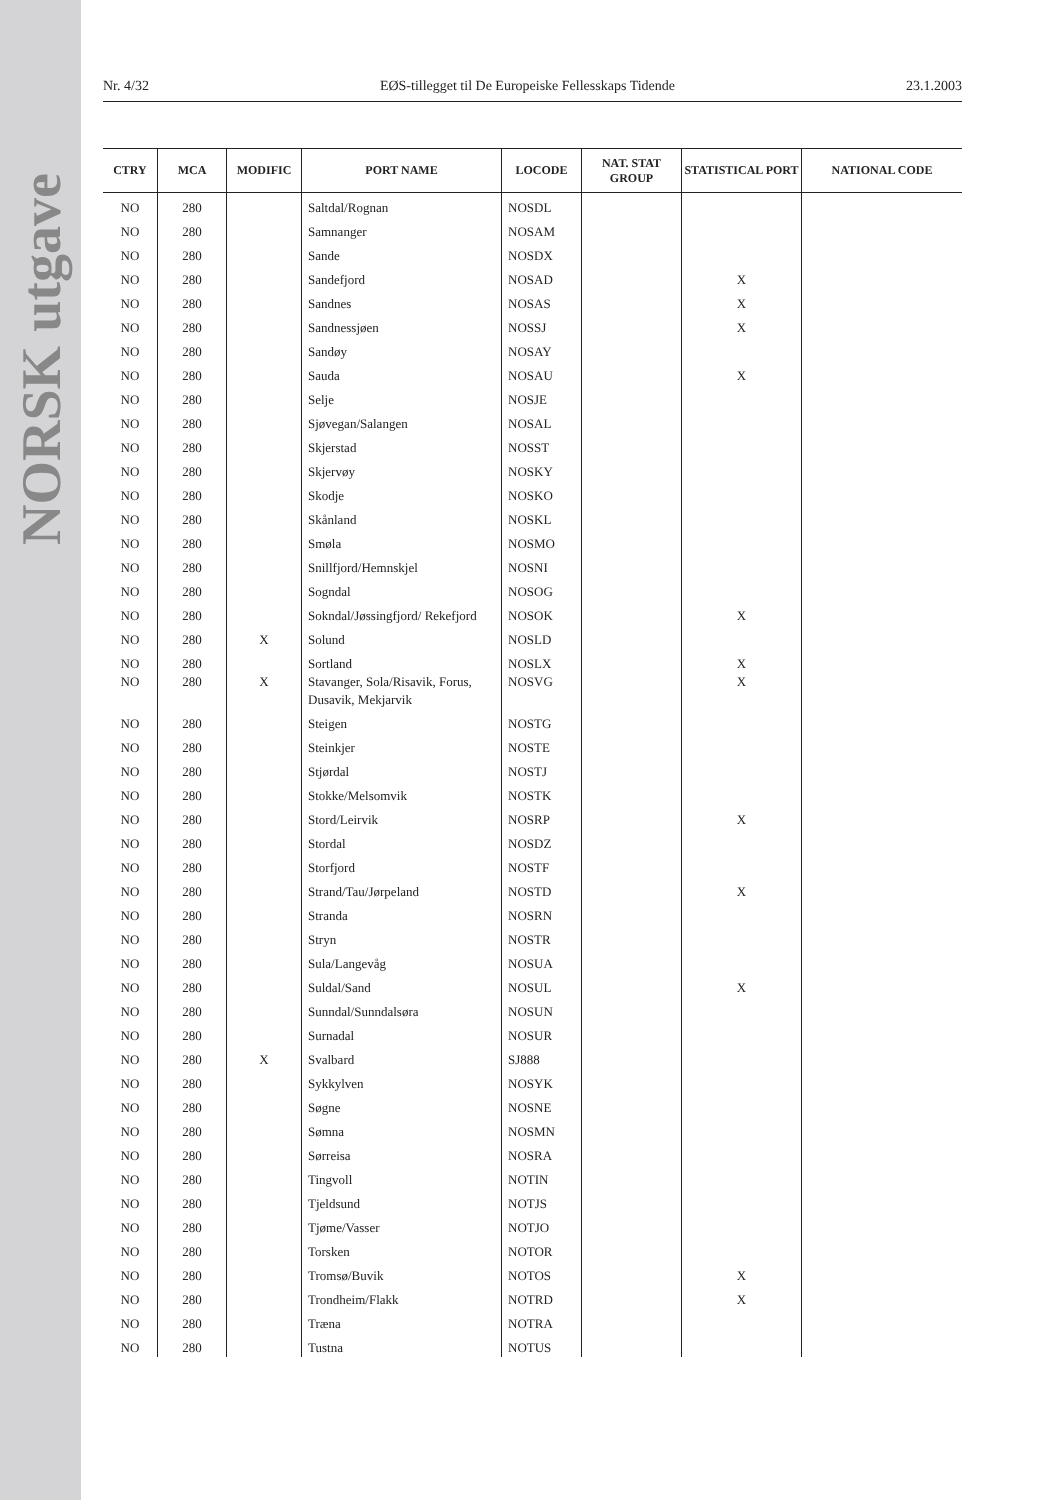NORSK utgave
Nr. 4/32 EØS-tillegget til De Europeiske Fellesskaps Tidende 23.1.2003
| CTRY | MCA | MODIFIC | PORT NAME | LOCODE | NAT. STAT GROUP | STATISTICAL PORT | NATIONAL CODE |
| --- | --- | --- | --- | --- | --- | --- | --- |
| NO | 280 | | Saltdal/Rognan | NOSDL | | | |
| NO | 280 | | Samnanger | NOSAM | | | |
| NO | 280 | | Sande | NOSDX | | | |
| NO | 280 | | Sandefjord | NOSAD | | X | |
| NO | 280 | | Sandnes | NOSAS | | X | |
| NO | 280 | | Sandnessjøen | NOSSJ | | X | |
| NO | 280 | | Sandøy | NOSAY | | | |
| NO | 280 | | Sauda | NOSAU | | X | |
| NO | 280 | | Selje | NOSJE | | | |
| NO | 280 | | Sjøvegan/Salangen | NOSAL | | | |
| NO | 280 | | Skjerstad | NOSST | | | |
| NO | 280 | | Skjervøy | NOSKY | | | |
| NO | 280 | | Skodje | NOSKO | | | |
| NO | 280 | | Skånland | NOSKL | | | |
| NO | 280 | | Smøla | NOSMO | | | |
| NO | 280 | | Snillfjord/Hemnskjel | NOSNI | | | |
| NO | 280 | | Sogndal | NOSOG | | | |
| NO | 280 | | Sokndal/Jøssingfjord/ Rekefjord | NOSOK | | X | |
| NO | 280 | X | Solund | NOSLD | | | |
| NO | 280 | | Sortland | NOSLX | | X | |
| NO | 280 | X | Stavanger, Sola/Risavik, Forus, Dusavik, Mekjarvik | NOSVG | | X | |
| NO | 280 | | Steigen | NOSTG | | | |
| NO | 280 | | Steinkjer | NOSTE | | | |
| NO | 280 | | Stjørdal | NOSTJ | | | |
| NO | 280 | | Stokke/Melsomvik | NOSTK | | | |
| NO | 280 | | Stord/Leirvik | NOSRP | | X | |
| NO | 280 | | Stordal | NOSDZ | | | |
| NO | 280 | | Storfjord | NOSTF | | | |
| NO | 280 | | Strand/Tau/Jørpeland | NOSTD | | X | |
| NO | 280 | | Stranda | NOSRN | | | |
| NO | 280 | | Stryn | NOSTR | | | |
| NO | 280 | | Sula/Langevåg | NOSUA | | | |
| NO | 280 | | Suldal/Sand | NOSUL | | X | |
| NO | 280 | | Sunndal/Sunndalsøra | NOSUN | | | |
| NO | 280 | | Surnadal | NOSUR | | | |
| NO | 280 | X | Svalbard | SJ888 | | | |
| NO | 280 | | Sykkylven | NOSYK | | | |
| NO | 280 | | Søgne | NOSNE | | | |
| NO | 280 | | Sømna | NOSMN | | | |
| NO | 280 | | Sørreisa | NOSRA | | | |
| NO | 280 | | Tingvoll | NOTIN | | | |
| NO | 280 | | Tjeldsund | NOTJS | | | |
| NO | 280 | | Tjøme/Vasser | NOTJO | | | |
| NO | 280 | | Torsken | NOTOR | | | |
| NO | 280 | | Tromsø/Buvik | NOTOS | | X | |
| NO | 280 | | Trondheim/Flakk | NOTRD | | X | |
| NO | 280 | | Træna | NOTRA | | | |
| NO | 280 | | Tustna | NOTUS | | | |